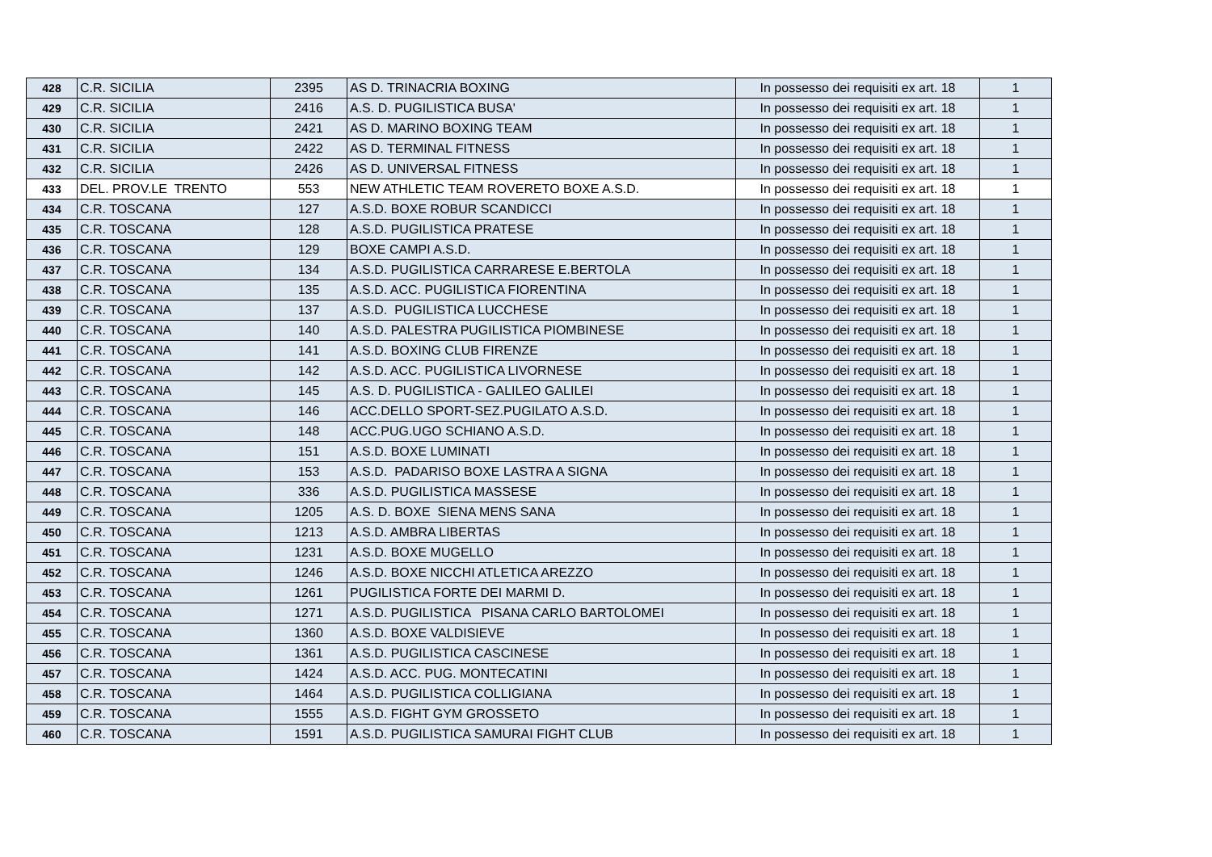| 428 | C.R. SICILIA | 2395 | AS D. TRINACRIA BOXING | In possesso dei requisiti ex art. 18 | 1 |
| 429 | C.R. SICILIA | 2416 | A.S. D. PUGILISTICA BUSA' | In possesso dei requisiti ex art. 18 | 1 |
| 430 | C.R. SICILIA | 2421 | AS D. MARINO BOXING TEAM | In possesso dei requisiti ex art. 18 | 1 |
| 431 | C.R. SICILIA | 2422 | AS D. TERMINAL FITNESS | In possesso dei requisiti ex art. 18 | 1 |
| 432 | C.R. SICILIA | 2426 | AS D. UNIVERSAL FITNESS | In possesso dei requisiti ex art. 18 | 1 |
| 433 | DEL. PROV.LE TRENTO | 553 | NEW ATHLETIC TEAM ROVERETO BOXE A.S.D. | In possesso dei requisiti ex art. 18 | 1 |
| 434 | C.R. TOSCANA | 127 | A.S.D. BOXE ROBUR SCANDICCI | In possesso dei requisiti ex art. 18 | 1 |
| 435 | C.R. TOSCANA | 128 | A.S.D. PUGILISTICA PRATESE | In possesso dei requisiti ex art. 18 | 1 |
| 436 | C.R. TOSCANA | 129 | BOXE CAMPI A.S.D. | In possesso dei requisiti ex art. 18 | 1 |
| 437 | C.R. TOSCANA | 134 | A.S.D. PUGILISTICA CARRARESE E.BERTOLA | In possesso dei requisiti ex art. 18 | 1 |
| 438 | C.R. TOSCANA | 135 | A.S.D. ACC. PUGILISTICA FIORENTINA | In possesso dei requisiti ex art. 18 | 1 |
| 439 | C.R. TOSCANA | 137 | A.S.D. PUGILISTICA LUCCHESE | In possesso dei requisiti ex art. 18 | 1 |
| 440 | C.R. TOSCANA | 140 | A.S.D. PALESTRA PUGILISTICA PIOMBINESE | In possesso dei requisiti ex art. 18 | 1 |
| 441 | C.R. TOSCANA | 141 | A.S.D. BOXING CLUB FIRENZE | In possesso dei requisiti ex art. 18 | 1 |
| 442 | C.R. TOSCANA | 142 | A.S.D. ACC. PUGILISTICA LIVORNESE | In possesso dei requisiti ex art. 18 | 1 |
| 443 | C.R. TOSCANA | 145 | A.S. D. PUGILISTICA - GALILEO GALILEI | In possesso dei requisiti ex art. 18 | 1 |
| 444 | C.R. TOSCANA | 146 | ACC.DELLO SPORT-SEZ.PUGILATO A.S.D. | In possesso dei requisiti ex art. 18 | 1 |
| 445 | C.R. TOSCANA | 148 | ACC.PUG.UGO SCHIANO A.S.D. | In possesso dei requisiti ex art. 18 | 1 |
| 446 | C.R. TOSCANA | 151 | A.S.D. BOXE LUMINATI | In possesso dei requisiti ex art. 18 | 1 |
| 447 | C.R. TOSCANA | 153 | A.S.D. PADARISO BOXE LASTRA A SIGNA | In possesso dei requisiti ex art. 18 | 1 |
| 448 | C.R. TOSCANA | 336 | A.S.D. PUGILISTICA MASSESE | In possesso dei requisiti ex art. 18 | 1 |
| 449 | C.R. TOSCANA | 1205 | A.S. D. BOXE SIENA MENS SANA | In possesso dei requisiti ex art. 18 | 1 |
| 450 | C.R. TOSCANA | 1213 | A.S.D. AMBRA LIBERTAS | In possesso dei requisiti ex art. 18 | 1 |
| 451 | C.R. TOSCANA | 1231 | A.S.D. BOXE MUGELLO | In possesso dei requisiti ex art. 18 | 1 |
| 452 | C.R. TOSCANA | 1246 | A.S.D. BOXE NICCHI ATLETICA AREZZO | In possesso dei requisiti ex art. 18 | 1 |
| 453 | C.R. TOSCANA | 1261 | PUGILISTICA FORTE DEI MARMI D. | In possesso dei requisiti ex art. 18 | 1 |
| 454 | C.R. TOSCANA | 1271 | A.S.D. PUGILISTICA PISANA CARLO BARTOLOMEI | In possesso dei requisiti ex art. 18 | 1 |
| 455 | C.R. TOSCANA | 1360 | A.S.D. BOXE VALDISIEVE | In possesso dei requisiti ex art. 18 | 1 |
| 456 | C.R. TOSCANA | 1361 | A.S.D. PUGILISTICA CASCINESE | In possesso dei requisiti ex art. 18 | 1 |
| 457 | C.R. TOSCANA | 1424 | A.S.D. ACC. PUG. MONTECATINI | In possesso dei requisiti ex art. 18 | 1 |
| 458 | C.R. TOSCANA | 1464 | A.S.D. PUGILISTICA COLLIGIANA | In possesso dei requisiti ex art. 18 | 1 |
| 459 | C.R. TOSCANA | 1555 | A.S.D. FIGHT GYM GROSSETO | In possesso dei requisiti ex art. 18 | 1 |
| 460 | C.R. TOSCANA | 1591 | A.S.D. PUGILISTICA SAMURAI FIGHT CLUB | In possesso dei requisiti ex art. 18 | 1 |